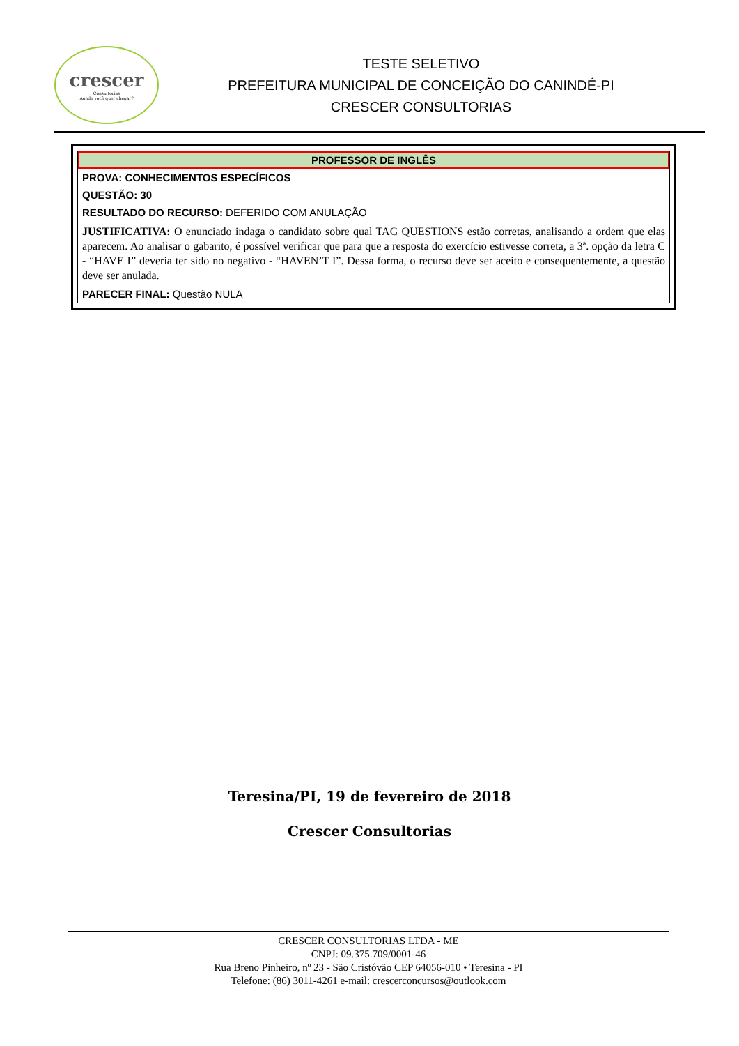crescer
Consultorias
Aonde você quer chegar?
TESTE SELETIVO
PREFEITURA MUNICIPAL DE CONCEIÇÃO DO CANINDÉ-PI
CRESCER CONSULTORIAS
PROFESSOR DE INGLÊS
PROVA: CONHECIMENTOS ESPECÍFICOS
QUESTÃO: 30
RESULTADO DO RECURSO: DEFERIDO COM ANULAÇÃO
JUSTIFICATIVA: O enunciado indaga o candidato sobre qual TAG QUESTIONS estão corretas, analisando a ordem que elas aparecem. Ao analisar o gabarito, é possível verificar que para que a resposta do exercício estivesse correta, a 3ª. opção da letra C - “HAVE I” deveria ter sido no negativo - “HAVEN’T I”. Dessa forma, o recurso deve ser aceito e consequentemente, a questão deve ser anulada.
PARECER FINAL: Questão NULA
Teresina/PI, 19 de fevereiro de 2018
Crescer Consultorias
CRESCER CONSULTORIAS LTDA - ME
CNPJ: 09.375.709/0001-46
Rua Breno Pinheiro, nº 23 - São Cristóvão CEP 64056-010 • Teresina - PI
Telefone: (86) 3011-4261 e-mail: crescerconcursos@outlook.com